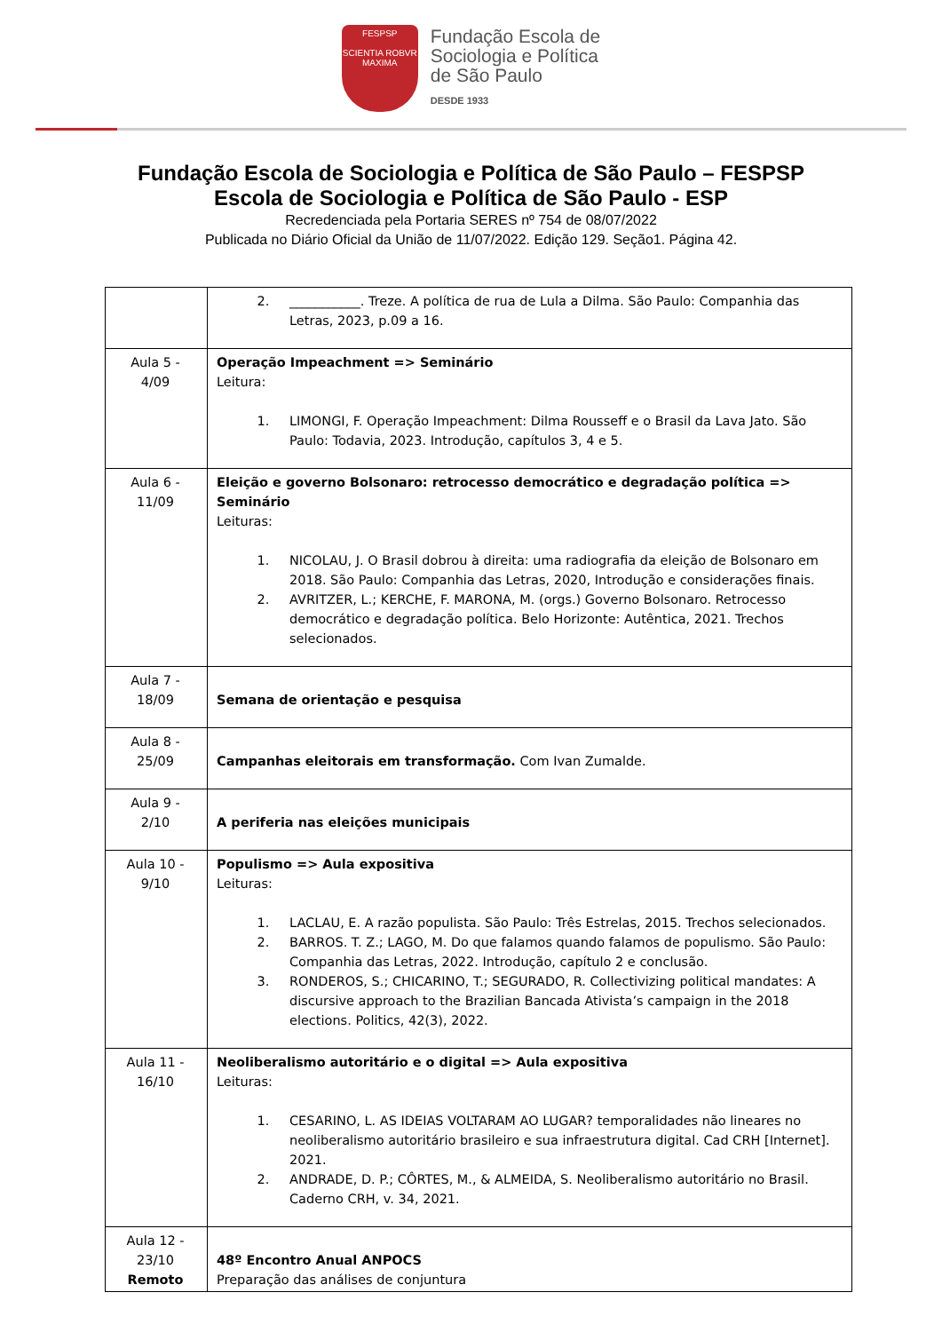FESPSP
SCIENTIA ROBVR MAXIMA
Fundação Escola de
Sociologia e Política
de São Paulo
DESDE 1933
Fundação Escola de Sociologia e Política de São Paulo – FESPSP
Escola de Sociologia e Política de São Paulo - ESP
Recredenciada pela Portaria SERES nº 754 de 08/07/2022
Publicada no Diário Oficial da União de 11/07/2022. Edição 129. Seção1. Página 42.
| | 2. ___________. Treze. A política de rua de Lula a Dilma. São Paulo: Companhia das Letras, 2023, p.09 a 16. |
| Aula 5 - 4/09 | Operação Impeachment => Seminário Leitura: 1. LIMONGI, F. Operação Impeachment: Dilma Rousseff e o Brasil da Lava Jato. São Paulo: Todavia, 2023. Introdução, capítulos 3, 4 e 5. |
| Aula 6 - 11/09 | Eleição e governo Bolsonaro: retrocesso democrático e degradação política => Seminário Leituras: 1. NICOLAU, J. O Brasil dobrou à direita: uma radiografia da eleição de Bolsonaro em 2018. São Paulo: Companhia das Letras, 2020, Introdução e considerações finais. 2. AVRITZER, L.; KERCHE, F. MARONA, M. (orgs.) Governo Bolsonaro. Retrocesso democrático e degradação política. Belo Horizonte: Autêntica, 2021. Trechos selecionados. |
| Aula 7 - 18/09 | Semana de orientação e pesquisa |
| Aula 8 - 25/09 | Campanhas eleitorais em transformação. Com Ivan Zumalde. |
| Aula 9 - 2/10 | A periferia nas eleições municipais |
| Aula 10 - 9/10 | Populismo => Aula expositiva Leituras: 1. LACLAU, E. A razão populista. São Paulo: Três Estrelas, 2015. Trechos selecionados. 2. BARROS. T. Z.; LAGO, M. Do que falamos quando falamos de populismo. São Paulo: Companhia das Letras, 2022. Introdução, capítulo 2 e conclusão. 3. RONDEROS, S.; CHICARINO, T.; SEGURADO, R. Collectivizing political mandates: A discursive approach to the Brazilian Bancada Ativista’s campaign in the 2018 elections. Politics, 42(3), 2022. |
| Aula 11 - 16/10 | Neoliberalismo autoritário e o digital => Aula expositiva Leituras: 1. CESARINO, L. AS IDEIAS VOLTARAM AO LUGAR? temporalidades não lineares no neoliberalismo autoritário brasileiro e sua infraestrutura digital. Cad CRH [Internet]. 2021. 2. ANDRADE, D. P.; CÔRTES, M., & ALMEIDA, S. Neoliberalismo autoritário no Brasil. Caderno CRH, v. 34, 2021. |
| Aula 12 - 23/10 Remoto | 48º Encontro Anual ANPOCS Preparação das análises de conjuntura |